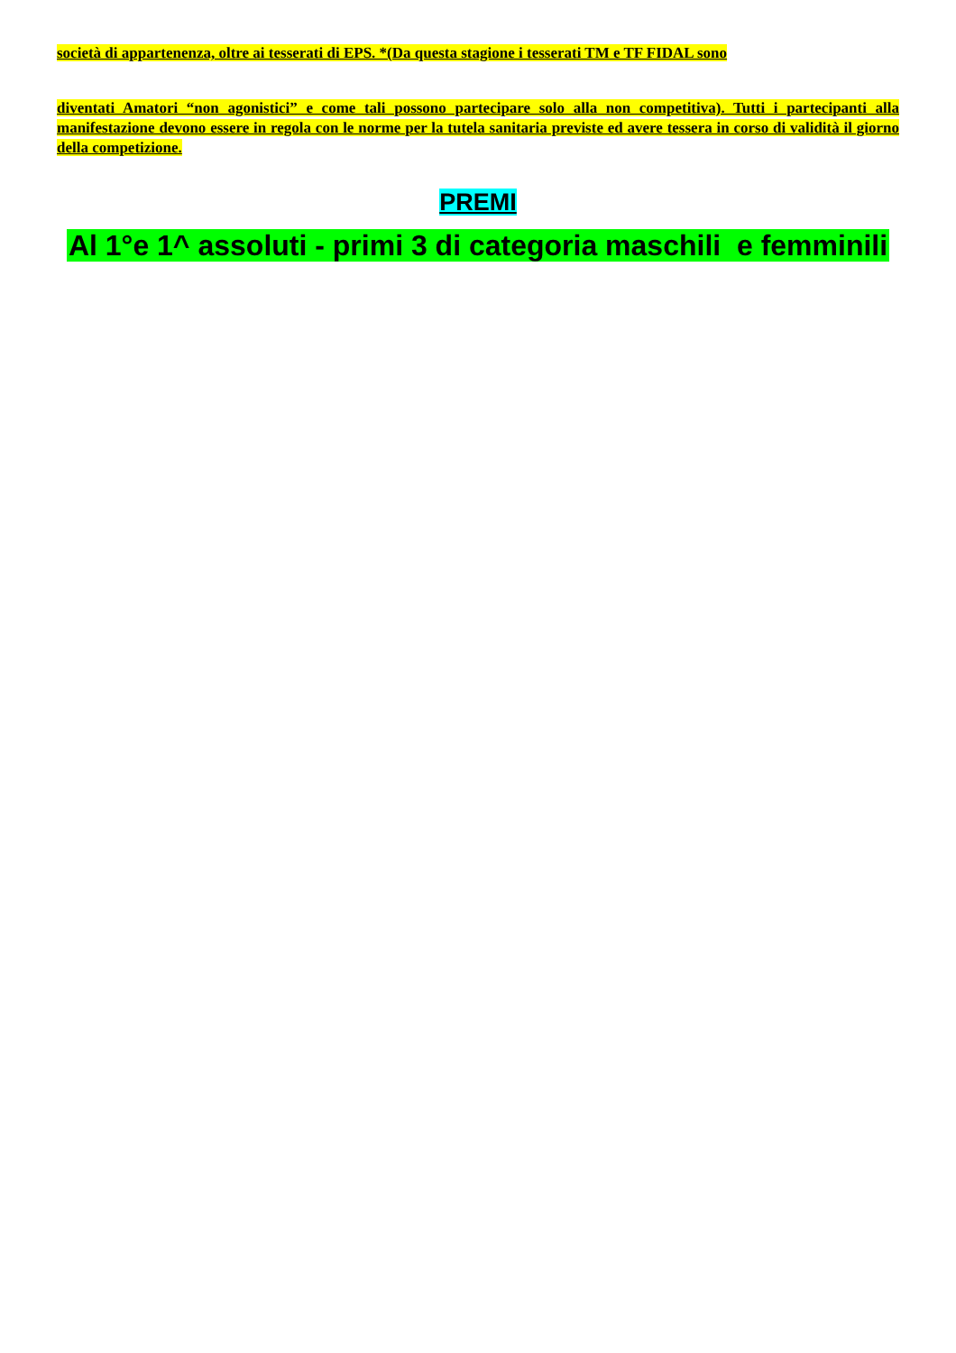società di appartenenza, oltre ai tesserati di EPS. *(Da questa stagione i tesserati TM e TF FIDAL sono
diventati Amatori “non agonistici” e come tali possono partecipare solo alla non competitiva). Tutti i partecipanti alla manifestazione devono essere in regola con le norme per la tutela sanitaria previste ed avere tessera in corso di validità il giorno della competizione.
PREMI
Al 1°e 1^ assoluti - primi 3 di categoria maschili e femminili